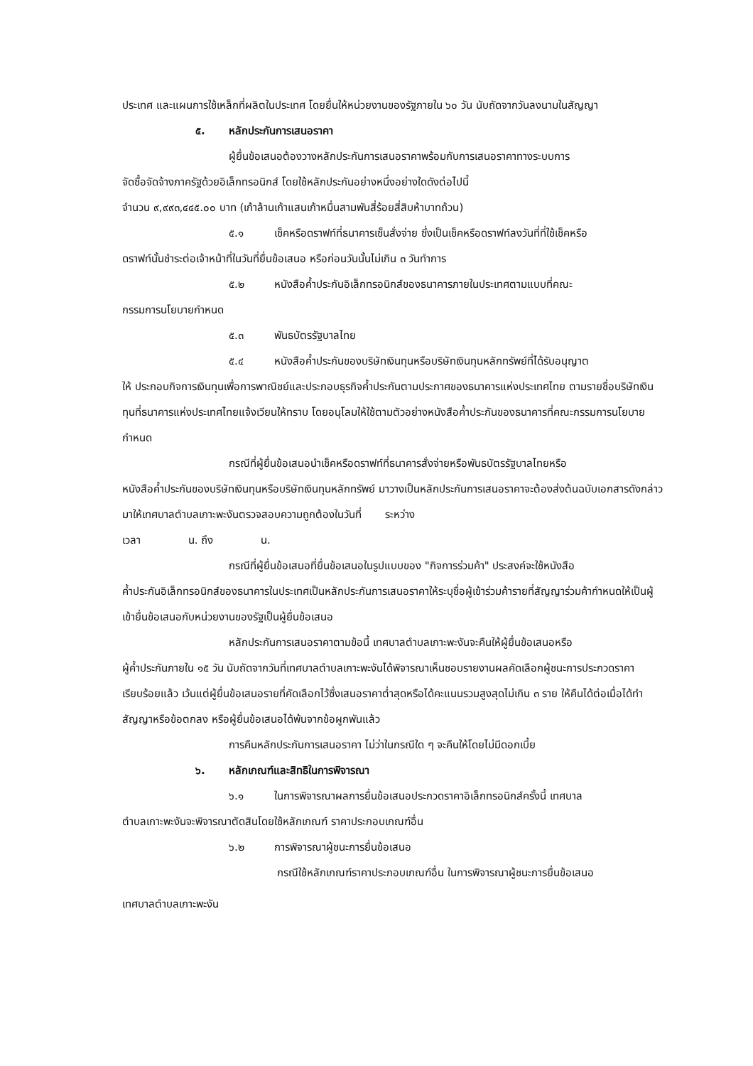ประเทศ และแผนการใช้เหล็กที่ผลิตในประเทศ โดยยื่นให้หน่วยงานของรัฐภายใน ๖๐ วัน นับถัดจากวันลงนามในสัญญา
๕. หลักประกันการเสนอราคา
ผู้ยื่นข้อเสนอต้องวางหลักประกันการเสนอราคาพร้อมกับการเสนอราคาทางระบบการ
จัดซื้อจัดจ้างภาครัฐด้วยอิเล็กทรอนิกส์ โดยใช้หลักประกันอย่างหนึ่งอย่างใดดังต่อไปนี้
จำนวน ๙,๙๙๓,๔๔๕.๐๐ บาท (เก้าล้านเก้าแสนเก้าหมื่นสามพันสี่ร้อยสี่สิบห้าบาทถ้วน)
๕.๑ เช็คหรือดราฟท์ที่ธนาคารเซ็นสั่งจ่าย ซึ่งเป็นเช็คหรือดราฟท์ลงวันที่ที่ใช้เช็คหรือ
ดราฟท์นั้นชำระต่อเจ้าหน้าที่ในวันที่ยื่นข้อเสนอ หรือก่อนวันนั้นไม่เกิน ๓ วันทำการ
๕.๒ หนังสือค้ำประกันอิเล็กทรอนิกส์ของธนาคารภายในประเทศตามแบบที่คณะ
กรรมการนโยบายกำหนด
๕.๓ พันธบัตรรัฐบาลไทย
๕.๔ หนังสือค้ำประกันของบริษัทเงินทุนหรือบริษัทเงินทุนหลักทรัพย์ที่ได้รับอนุญาต
ให้ ประกอบกิจการเงินทุนเพื่อการพาณิชย์และประกอบธุรกิจค้ำประกันตามประกาศของธนาคารแห่งประเทศไทย ตามรายชื่อบริษัทเงินทุนที่ธนาคารแห่งประเทศไทยแจ้งเวียนให้ทราบ โดยอนุโลมให้ใช้ตามตัวอย่างหนังสือค้ำประกันของธนาคารที่คณะกรรมการนโยบายกำหนด
กรณีที่ผู้ยื่นข้อเสนอนำเช็คหรือดราฟท์ที่ธนาคารสั่งจ่ายหรือพันธบัตรรัฐบาลไทยหรือ
หนังสือค้ำประกันของบริษัทเงินทุนหรือบริษัทเงินทุนหลักทรัพย์ มาวางเป็นหลักประกันการเสนอราคาจะต้องส่งต้นฉบับเอกสารดังกล่าวมาให้เทศบาลตำบลเกาะพะงันตรวจสอบความถูกต้องในวันที่ ระหว่าง
เวลา น. ถึง น.
กรณีที่ผู้ยื่นข้อเสนอที่ยื่นข้อเสนอในรูปแบบของ "กิจการร่วมค้า" ประสงค์จะใช้หนังสือ
ค้ำประกันอิเล็กทรอนิกส์ของธนาคารในประเทศเป็นหลักประกันการเสนอราคาให้ระบุชื่อผู้เข้าร่วมค้ารายที่สัญญาร่วมค้ากำหนดให้เป็นผู้เข้ายื่นข้อเสนอกับหน่วยงานของรัฐเป็นผู้ยื่นข้อเสนอ
หลักประกันการเสนอราคาตามข้อนี้ เทศบาลตำบลเกาะพะงันจะคืนให้ผู้ยื่นข้อเสนอหรือ
ผู้ค้ำประกันภายใน ๑๕ วัน นับถัดจากวันที่เทศบาลตำบลเกาะพะงันได้พิจารณาเห็นชอบรายงานผลคัดเลือกผู้ชนะการประกวดราคาเรียบร้อยแล้ว เว้นแต่ผู้ยื่นข้อเสนอรายที่คัดเลือกไว้ซึ่งเสนอราคาต่ำสุดหรือได้คะแนนรวมสูงสุดไม่เกิน ๓ ราย ให้คืนได้ต่อเมื่อได้ทำสัญญาหรือข้อตกลง หรือผู้ยื่นข้อเสนอได้พ้นจากข้อผูกพันแล้ว
การคืนหลักประกันการเสนอราคา ไม่ว่าในกรณีใด ๆ จะคืนให้โดยไม่มีดอกเบี้ย
๖. หลักเกณฑ์และสิทธิในการพิจารณา
๖.๑ ในการพิจารณาผลการยื่นข้อเสนอประกวดราคาอิเล็กทรอนิกส์ครั้งนี้ เทศบาล
ตำบลเกาะพะงันจะพิจารณาตัดสินโดยใช้หลักเกณฑ์ ราคาประกอบเกณฑ์อื่น
๖.๒ การพิจารณาผู้ชนะการยื่นข้อเสนอ
กรณีใช้หลักเกณฑ์ราคาประกอบเกณฑ์อื่น ในการพิจารณาผู้ชนะการยื่นข้อเสนอ
เทศบาลตำบลเกาะพะงัน